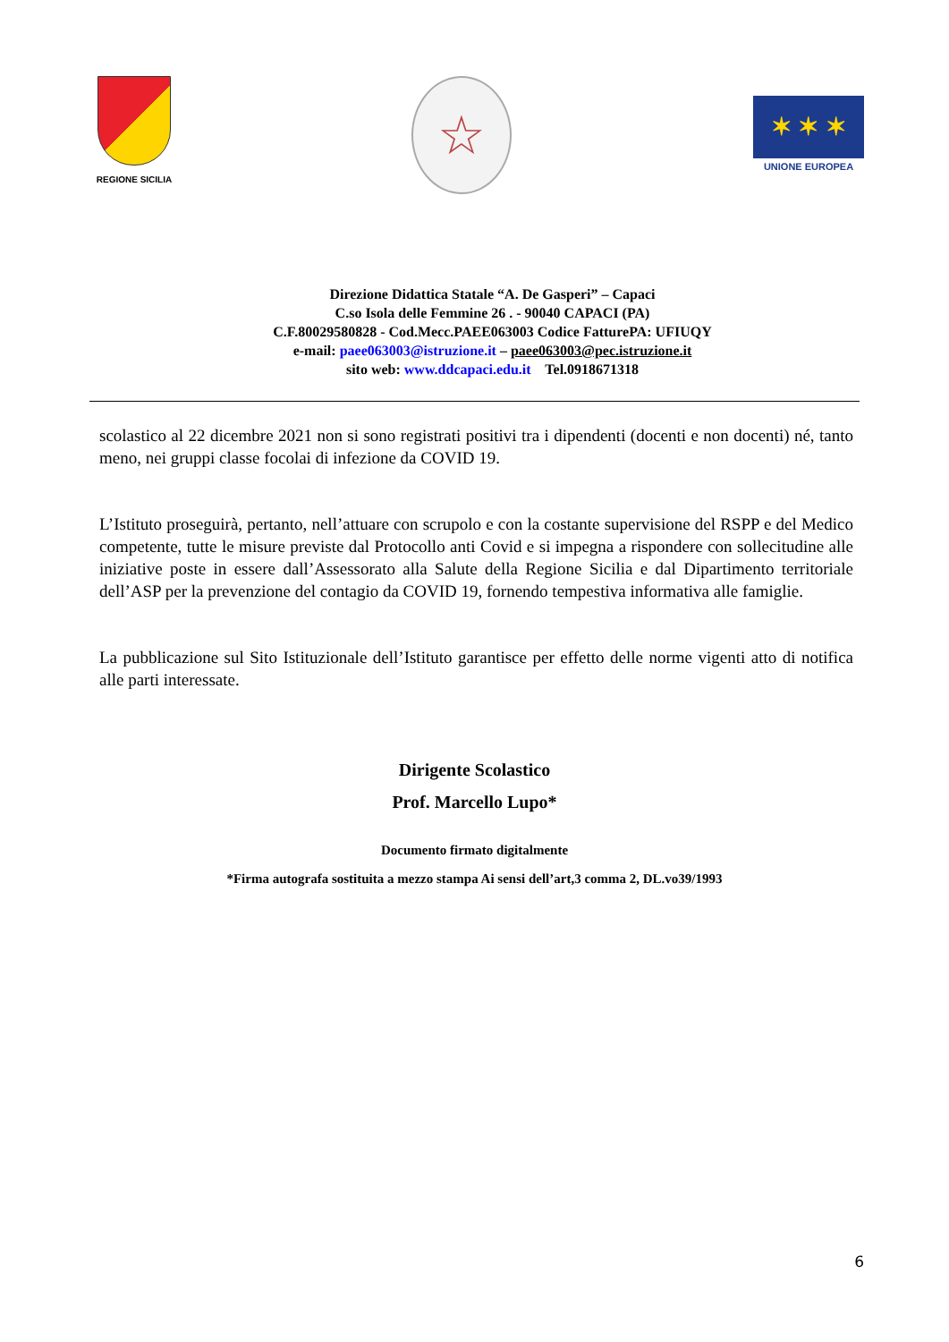REGIONE SICILIA
☆
✶ ✶ ✶
UNIONE EUROPEA
Direzione Didattica Statale “A. De Gasperi” – Capaci
C.so Isola delle Femmine 26 . - 90040 CAPACI (PA)
C.F.80029580828 - Cod.Mecc.PAEE063003 Codice FatturePA: UFIUQY
e-mail: paee063003@istruzione.it – paee063003@pec.istruzione.it
sito web: www.ddcapaci.edu.it Tel.0918671318
scolastico al 22 dicembre 2021 non si sono registrati positivi tra i dipendenti (docenti e non docenti) né, tanto meno, nei gruppi classe focolai di infezione da COVID 19.
L’Istituto proseguirà, pertanto, nell’attuare con scrupolo e con la costante supervisione del RSPP e del Medico competente, tutte le misure previste dal Protocollo anti Covid e si impegna a rispondere con sollecitudine alle iniziative poste in essere dall’Assessorato alla Salute della Regione Sicilia e dal Dipartimento territoriale dell’ASP per la prevenzione del contagio da COVID 19, fornendo tempestiva informativa alle famiglie.
La pubblicazione sul Sito Istituzionale dell’Istituto garantisce per effetto delle norme vigenti atto di notifica alle parti interessate.
Dirigente Scolastico
Prof. Marcello Lupo*
Documento firmato digitalmente
*Firma autografa sostituita a mezzo stampa Ai sensi dell’art,3 comma 2, DL.vo39/1993
6